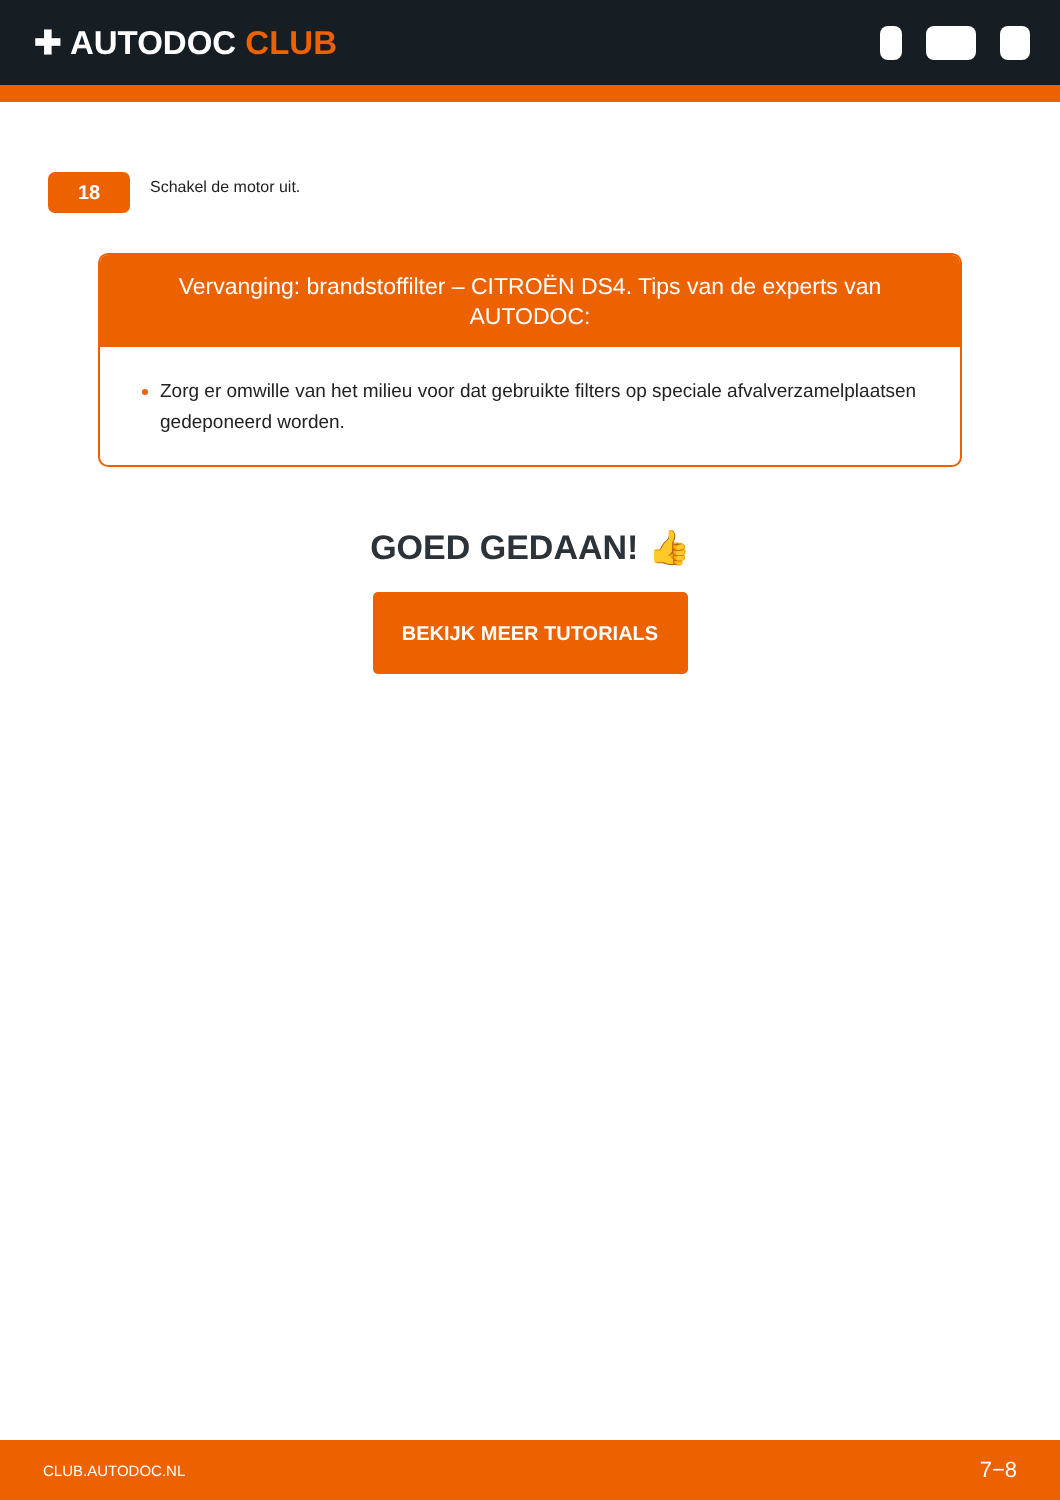✚ AUTODOC CLUB
18
Schakel de motor uit.
Vervanging: brandstoffilter – CITROËN DS4. Tips van de experts van AUTODOC:
Zorg er omwille van het milieu voor dat gebruikte filters op speciale afvalverzamelplaatsen gedeponeerd worden.
GOED GEDAAN! 👍
BEKIJK MEER TUTORIALS
CLUB.AUTODOC.NL 7−8